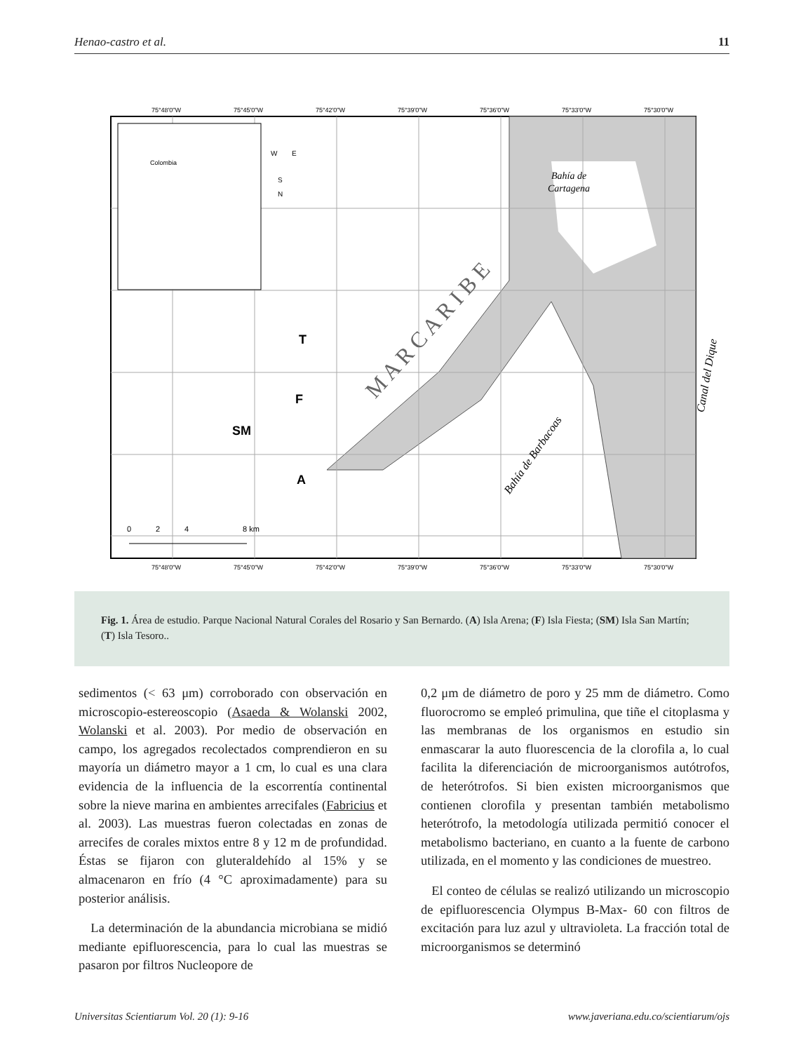Henao-castro et al. 11
Colombia
75°48'0"W
75°45'0"W
75°42'0"W
75°39'0"W
75°36'0"W
75°33'0"W
75°30'0"W
75°48'0"W
75°45'0"W
75°42'0"W
75°39'0"W
75°36'0"W
75°33'0"W
75°30'0"W
M A R C A R I B E
N
E
W
S
T
F
SM
A
Bahía de
Cartagena
Bahía de Barbacoas
Canal del Dique
0
2
4
8 km
Fig. 1. Área de estudio. Parque Nacional Natural Corales del Rosario y San Bernardo. (A) Isla Arena; (F) Isla Fiesta; (SM) Isla San Martín; (T) Isla Tesoro..
sedimentos (< 63 μm) corroborado con observación en microscopio-estereoscopio (Asaeda & Wolanski 2002, Wolanski et al. 2003). Por medio de observación en campo, los agregados recolectados comprendieron en su mayoría un diámetro mayor a 1 cm, lo cual es una clara evidencia de la influencia de la escorrentía continental sobre la nieve marina en ambientes arrecifales (Fabricius et al. 2003). Las muestras fueron colectadas en zonas de arrecifes de corales mixtos entre 8 y 12 m de profundidad. Éstas se fijaron con gluteraldehído al 15% y se almacenaron en frío (4 °C aproximadamente) para su posterior análisis.
La determinación de la abundancia microbiana se midió mediante epifluorescencia, para lo cual las muestras se pasaron por filtros Nucleopore de
0,2 μm de diámetro de poro y 25 mm de diámetro. Como fluorocromo se empleó primulina, que tiñe el citoplasma y las membranas de los organismos en estudio sin enmascarar la auto fluorescencia de la clorofila a, lo cual facilita la diferenciación de microorganismos autótrofos, de heterótrofos. Si bien existen microorganismos que contienen clorofila y presentan también metabolismo heterótrofo, la metodología utilizada permitió conocer el metabolismo bacteriano, en cuanto a la fuente de carbono utilizada, en el momento y las condiciones de muestreo.
El conteo de células se realizó utilizando un microscopio de epifluorescencia Olympus B-Max- 60 con filtros de excitación para luz azul y ultravioleta. La fracción total de microorganismos se determinó
Universitas Scientiarum Vol. 20 (1): 9-16 www.javeriana.edu.co/scientiarum/ojs